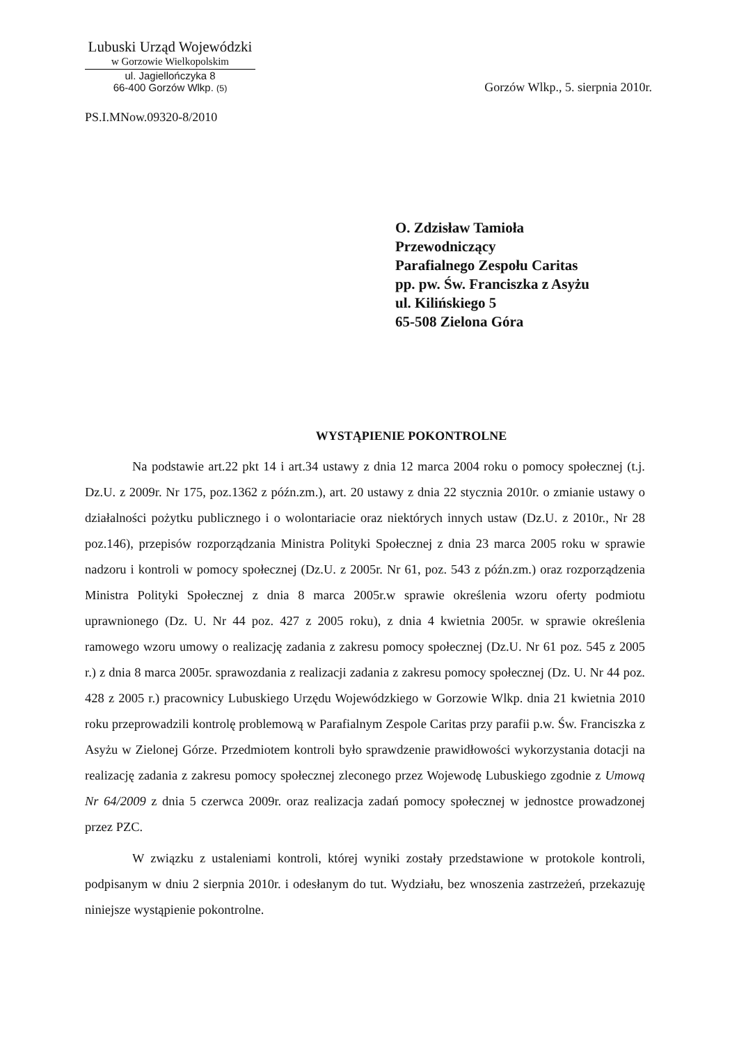Lubuski Urząd Wojewódzki
w Gorzowie Wielkopolskim
ul. Jagiellończyka 8
66-400 Gorzów Wlkp. (5)
Gorzów Wlkp., 5. sierpnia 2010r.
PS.I.MNow.09320-8/2010
O. Zdzisław Tamioła
Przewodniczący
Parafialnego Zespołu Caritas
pp. pw. Św. Franciszka z Asyżu
ul. Kilińskiego 5
65-508 Zielona Góra
WYSTĄPIENIE POKONTROLNE
Na podstawie art.22 pkt 14 i art.34 ustawy z dnia 12 marca 2004 roku o pomocy społecznej (t.j. Dz.U. z 2009r. Nr 175, poz.1362 z późn.zm.), art. 20 ustawy z dnia 22 stycznia 2010r. o zmianie ustawy o działalności pożytku publicznego i o wolontariacie oraz niektórych innych ustaw (Dz.U. z 2010r., Nr 28 poz.146), przepisów rozporządzania Ministra Polityki Społecznej z dnia 23 marca 2005 roku w sprawie nadzoru i kontroli w pomocy społecznej (Dz.U. z 2005r. Nr 61, poz. 543 z późn.zm.) oraz rozporządzenia Ministra Polityki Społecznej z dnia 8 marca 2005r.w sprawie określenia wzoru oferty podmiotu uprawnionego (Dz. U. Nr 44 poz. 427 z 2005 roku), z dnia 4 kwietnia 2005r. w sprawie określenia ramowego wzoru umowy o realizację zadania z zakresu pomocy społecznej (Dz.U. Nr 61 poz. 545 z 2005 r.) z dnia 8 marca 2005r. sprawozdania z realizacji zadania z zakresu pomocy społecznej (Dz. U. Nr 44 poz. 428 z 2005 r.) pracownicy Lubuskiego Urzędu Wojewódzkiego w Gorzowie Wlkp. dnia 21 kwietnia 2010 roku przeprowadzili kontrolę problemową w Parafialnym Zespole Caritas przy parafii p.w. Św. Franciszka z Asyżu w Zielonej Górze. Przedmiotem kontroli było sprawdzenie prawidłowości wykorzystania dotacji na realizację zadania z zakresu pomocy społecznej zleconego przez Wojewodę Lubuskiego zgodnie z Umową Nr 64/2009 z dnia 5 czerwca 2009r. oraz realizacja zadań pomocy społecznej w jednostce prowadzonej przez PZC.
W związku z ustaleniami kontroli, której wyniki zostały przedstawione w protokole kontroli, podpisanym w dniu 2 sierpnia 2010r. i odesłanym do tut. Wydziału, bez wnoszenia zastrzeżeń, przekazuję niniejsze wystąpienie pokontrolne.